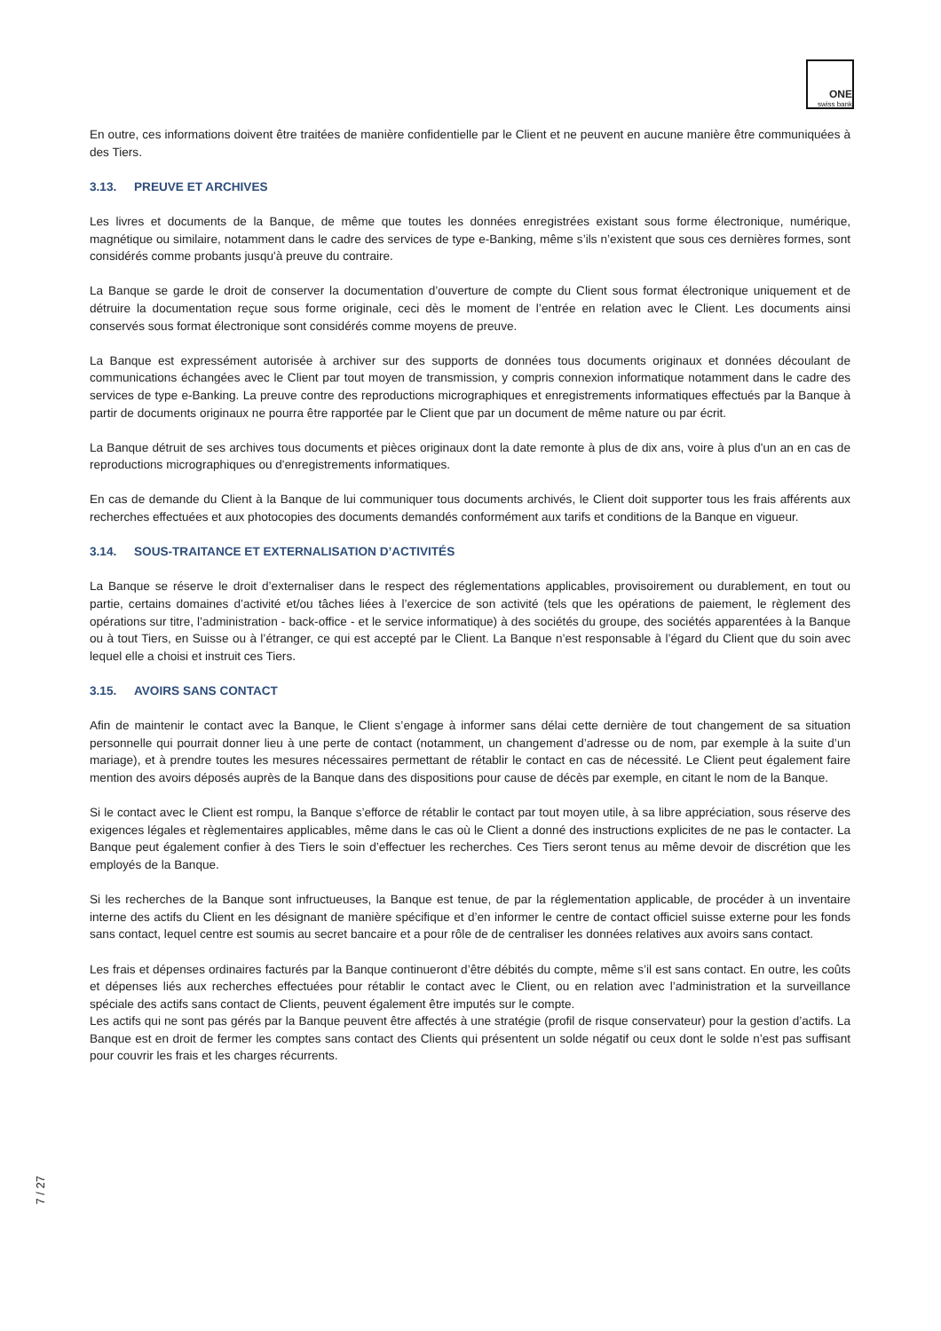ONE
swiss bank
En outre, ces informations doivent être traitées de manière confidentielle par le Client et ne peuvent en aucune manière être communiquées à des Tiers.
3.13. PREUVE ET ARCHIVES
Les livres et documents de la Banque, de même que toutes les données enregistrées existant sous forme électronique, numérique, magnétique ou similaire, notamment dans le cadre des services de type e-Banking, même s’ils n’existent que sous ces dernières formes, sont considérés comme probants jusqu'à preuve du contraire.
La Banque se garde le droit de conserver la documentation d’ouverture de compte du Client sous format électronique uniquement et de détruire la documentation reçue sous forme originale, ceci dès le moment de l’entrée en relation avec le Client. Les documents ainsi conservés sous format électronique sont considérés comme moyens de preuve.
La Banque est expressément autorisée à archiver sur des supports de données tous documents originaux et données découlant de communications échangées avec le Client par tout moyen de transmission, y compris connexion informatique notamment dans le cadre des services de type e-Banking. La preuve contre des reproductions micrographiques et enregistrements informatiques effectués par la Banque à partir de documents originaux ne pourra être rapportée par le Client que par un document de même nature ou par écrit.
La Banque détruit de ses archives tous documents et pièces originaux dont la date remonte à plus de dix ans, voire à plus d'un an en cas de reproductions micrographiques ou d'enregistrements informatiques.
En cas de demande du Client à la Banque de lui communiquer tous documents archivés, le Client doit supporter tous les frais afférents aux recherches effectuées et aux photocopies des documents demandés conformément aux tarifs et conditions de la Banque en vigueur.
3.14. SOUS-TRAITANCE ET EXTERNALISATION D’ACTIVITÉS
La Banque se réserve le droit d’externaliser dans le respect des réglementations applicables, provisoirement ou durablement, en tout ou partie, certains domaines d’activité et/ou tâches liées à l’exercice de son activité (tels que les opérations de paiement, le règlement des opérations sur titre, l’administration - back-office - et le service informatique) à des sociétés du groupe, des sociétés apparentées à la Banque ou à tout Tiers, en Suisse ou à l’étranger, ce qui est accepté par le Client. La Banque n’est responsable à l’égard du Client que du soin avec lequel elle a choisi et instruit ces Tiers.
3.15. AVOIRS SANS CONTACT
Afin de maintenir le contact avec la Banque, le Client s’engage à informer sans délai cette dernière de tout changement de sa situation personnelle qui pourrait donner lieu à une perte de contact (notamment, un changement d’adresse ou de nom, par exemple à la suite d’un mariage), et à prendre toutes les mesures nécessaires permettant de rétablir le contact en cas de nécessité. Le Client peut également faire mention des avoirs déposés auprès de la Banque dans des dispositions pour cause de décès par exemple, en citant le nom de la Banque.
Si le contact avec le Client est rompu, la Banque s’efforce de rétablir le contact par tout moyen utile, à sa libre appréciation, sous réserve des exigences légales et règlementaires applicables, même dans le cas où le Client a donné des instructions explicites de ne pas le contacter. La Banque peut également confier à des Tiers le soin d’effectuer les recherches. Ces Tiers seront tenus au même devoir de discrétion que les employés de la Banque.
Si les recherches de la Banque sont infructueuses, la Banque est tenue, de par la réglementation applicable, de procéder à un inventaire interne des actifs du Client en les désignant de manière spécifique et d’en informer le centre de contact officiel suisse externe pour les fonds sans contact, lequel centre est soumis au secret bancaire et a pour rôle de de centraliser les données relatives aux avoirs sans contact.
Les frais et dépenses ordinaires facturés par la Banque continueront d’être débités du compte, même s’il est sans contact. En outre, les coûts et dépenses liés aux recherches effectuées pour rétablir le contact avec le Client, ou en relation avec l’administration et la surveillance spéciale des actifs sans contact de Clients, peuvent également être imputés sur le compte.
Les actifs qui ne sont pas gérés par la Banque peuvent être affectés à une stratégie (profil de risque conservateur) pour la gestion d’actifs. La Banque est en droit de fermer les comptes sans contact des Clients qui présentent un solde négatif ou ceux dont le solde n’est pas suffisant pour couvrir les frais et les charges récurrents.
7 / 27